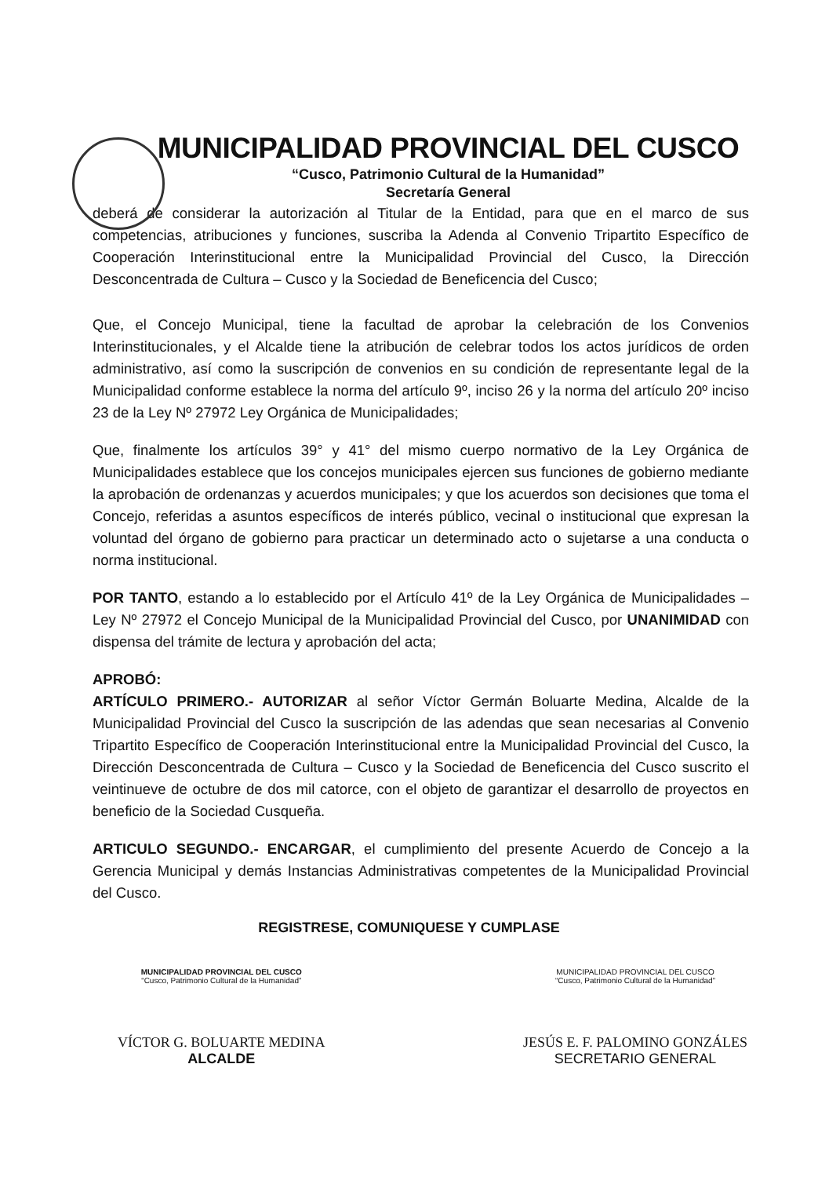MUNICIPALIDAD PROVINCIAL DEL CUSCO
“Cusco, Patrimonio Cultural de la Humanidad”
Secretaría General
deberá de considerar la autorización al Titular de la Entidad, para que en el marco de sus competencias, atribuciones y funciones, suscriba la Adenda al Convenio Tripartito Específico de Cooperación Interinstitucional entre la Municipalidad Provincial del Cusco, la Dirección Desconcentrada de Cultura – Cusco y la Sociedad de Beneficencia del Cusco;
Que, el Concejo Municipal, tiene la facultad de aprobar la celebración de los Convenios Interinstitucionales, y el Alcalde tiene la atribución de celebrar todos los actos jurídicos de orden administrativo, así como la suscripción de convenios en su condición de representante legal de la Municipalidad conforme establece la norma del artículo 9º, inciso 26 y la norma del artículo 20º inciso 23 de la Ley Nº 27972 Ley Orgánica de Municipalidades;
Que, finalmente los artículos 39° y 41° del mismo cuerpo normativo de la Ley Orgánica de Municipalidades establece que los concejos municipales ejercen sus funciones de gobierno mediante la aprobación de ordenanzas y acuerdos municipales; y que los acuerdos son decisiones que toma el Concejo, referidas a asuntos específicos de interés público, vecinal o institucional que expresan la voluntad del órgano de gobierno para practicar un determinado acto o sujetarse a una conducta o norma institucional.
POR TANTO, estando a lo establecido por el Artículo 41º de la Ley Orgánica de Municipalidades – Ley Nº 27972 el Concejo Municipal de la Municipalidad Provincial del Cusco, por UNANIMIDAD con dispensa del trámite de lectura y aprobación del acta;
APROBÓ:
ARTÍCULO PRIMERO.- AUTORIZAR al señor Víctor Germán Boluarte Medina, Alcalde de la Municipalidad Provincial del Cusco la suscripción de las adendas que sean necesarias al Convenio Tripartito Específico de Cooperación Interinstitucional entre la Municipalidad Provincial del Cusco, la Dirección Desconcentrada de Cultura – Cusco y la Sociedad de Beneficencia del Cusco suscrito el veintinueve de octubre de dos mil catorce, con el objeto de garantizar el desarrollo de proyectos en beneficio de la Sociedad Cusqueña.
ARTICULO SEGUNDO.- ENCARGAR, el cumplimiento del presente Acuerdo de Concejo a la Gerencia Municipal y demás Instancias Administrativas competentes de la Municipalidad Provincial del Cusco.
REGISTRESE, COMUNIQUESE Y CUMPLASE
MUNICIPALIDAD PROVINCIAL DEL CUSCO
“Cusco, Patrimonio Cultural de la Humanidad”
VÍCTOR G. BOLUARTE MEDINA
ALCALDE
MUNICIPALIDAD PROVINCIAL DEL CUSCO
“Cusco, Patrimonio Cultural de la Humanidad”
JESÚS E. F. PALOMINO GONZÁLES
SECRETARIO GENERAL